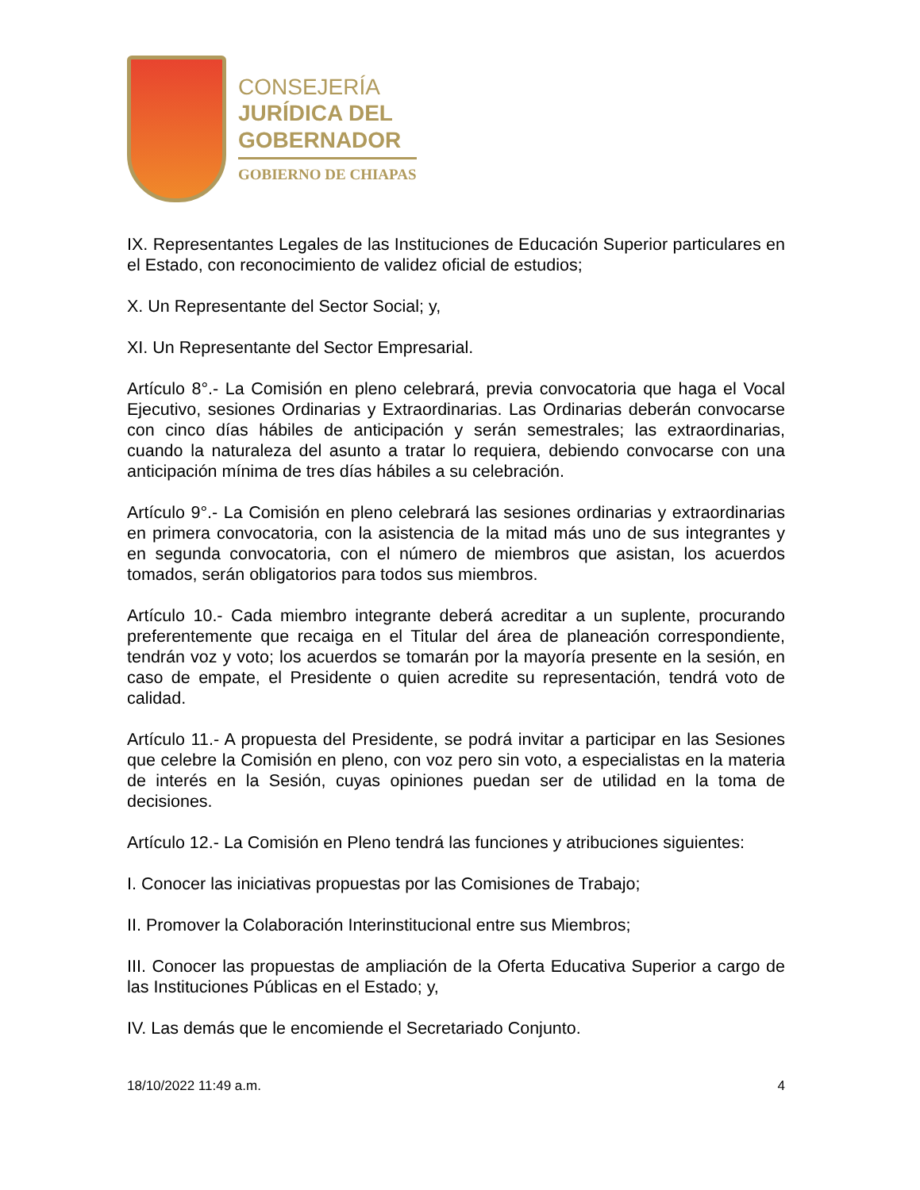CONSEJERÍA
JURÍDICA DEL
GOBERNADOR
GOBIERNO DE CHIAPAS
IX. Representantes Legales de las Instituciones de Educación Superior particulares en el Estado, con reconocimiento de validez oficial de estudios;
X. Un Representante del Sector Social; y,
XI. Un Representante del Sector Empresarial.
Artículo 8°.- La Comisión en pleno celebrará, previa convocatoria que haga el Vocal Ejecutivo, sesiones Ordinarias y Extraordinarias. Las Ordinarias deberán convocarse con cinco días hábiles de anticipación y serán semestrales; las extraordinarias, cuando la naturaleza del asunto a tratar lo requiera, debiendo convocarse con una anticipación mínima de tres días hábiles a su celebración.
Artículo 9°.- La Comisión en pleno celebrará las sesiones ordinarias y extraordinarias en primera convocatoria, con la asistencia de la mitad más uno de sus integrantes y en segunda convocatoria, con el número de miembros que asistan, los acuerdos tomados, serán obligatorios para todos sus miembros.
Artículo 10.- Cada miembro integrante deberá acreditar a un suplente, procurando preferentemente que recaiga en el Titular del área de planeación correspondiente, tendrán voz y voto; los acuerdos se tomarán por la mayoría presente en la sesión, en caso de empate, el Presidente o quien acredite su representación, tendrá voto de calidad.
Artículo 11.- A propuesta del Presidente, se podrá invitar a participar en las Sesiones que celebre la Comisión en pleno, con voz pero sin voto, a especialistas en la materia de interés en la Sesión, cuyas opiniones puedan ser de utilidad en la toma de decisiones.
Artículo 12.- La Comisión en Pleno tendrá las funciones y atribuciones siguientes:
I. Conocer las iniciativas propuestas por las Comisiones de Trabajo;
II. Promover la Colaboración Interinstitucional entre sus Miembros;
III. Conocer las propuestas de ampliación de la Oferta Educativa Superior a cargo de las Instituciones Públicas en el Estado; y,
IV. Las demás que le encomiende el Secretariado Conjunto.
18/10/2022 11:49 a.m. 4